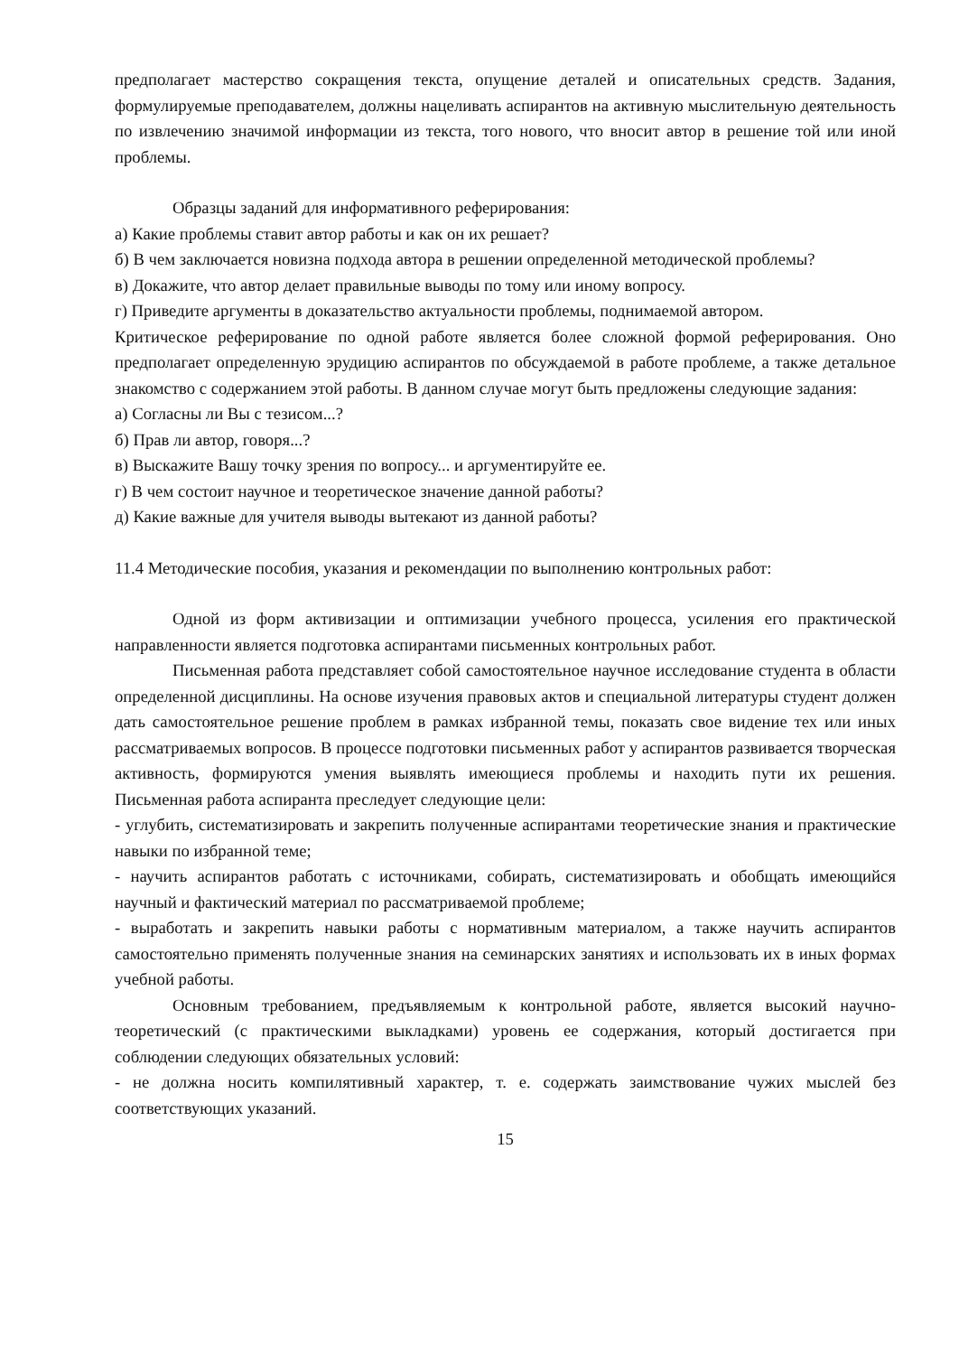предполагает мастерство сокращения текста, опущение деталей и описательных средств. Задания, формулируемые преподавателем, должны нацеливать аспирантов на активную мыслительную деятельность по извлечению значимой информации из текста, того нового, что вносит автор в решение той или иной проблемы.
Образцы заданий для информативного реферирования:
а) Какие проблемы ставит автор работы и как он их решает?
б) В чем заключается новизна подхода автора в решении определенной методической проблемы?
в) Докажите, что автор делает правильные выводы по тому или иному вопросу.
г) Приведите аргументы в доказательство актуальности проблемы, поднимаемой автором.
Критическое реферирование по одной работе является более сложной формой реферирования. Оно предполагает определенную эрудицию аспирантов по обсуждаемой в работе проблеме, а также детальное знакомство с содержанием этой работы. В данном случае могут быть предложены следующие задания:
а) Согласны ли Вы с тезисом...?
б) Прав ли автор, говоря...?
в) Выскажите Вашу точку зрения по вопросу... и аргументируйте ее.
г) В чем состоит научное и теоретическое значение данной работы?
д) Какие важные для учителя выводы вытекают из данной работы?
11.4 Методические пособия, указания и рекомендации по выполнению контрольных работ:
Одной из форм активизации и оптимизации учебного процесса, усиления его практической направленности является подготовка аспирантами письменных контрольных работ.
Письменная работа представляет собой самостоятельное научное исследование студента в области определенной дисциплины. На основе изучения правовых актов и специальной литературы студент должен дать самостоятельное решение проблем в рамках избранной темы, показать свое видение тех или иных рассматриваемых вопросов. В процессе подготовки письменных работ у аспирантов развивается творческая активность, формируются умения выявлять имеющиеся проблемы и находить пути их решения. Письменная работа аспиранта преследует следующие цели:
- углубить, систематизировать и закрепить полученные аспирантами теоретические знания и практические навыки по избранной теме;
- научить аспирантов работать с источниками, собирать, систематизировать и обобщать имеющийся научный и фактический материал по рассматриваемой проблеме;
- выработать и закрепить навыки работы с нормативным материалом, а также научить аспирантов самостоятельно применять полученные знания на семинарских занятиях и использовать их в иных формах учебной работы.
Основным требованием, предъявляемым к контрольной работе, является высокий научно-теоретический (с практическими выкладками) уровень ее содержания, который достигается при соблюдении следующих обязательных условий:
- не должна носить компилятивный характер, т. е. содержать заимствование чужих мыслей без соответствующих указаний.
15